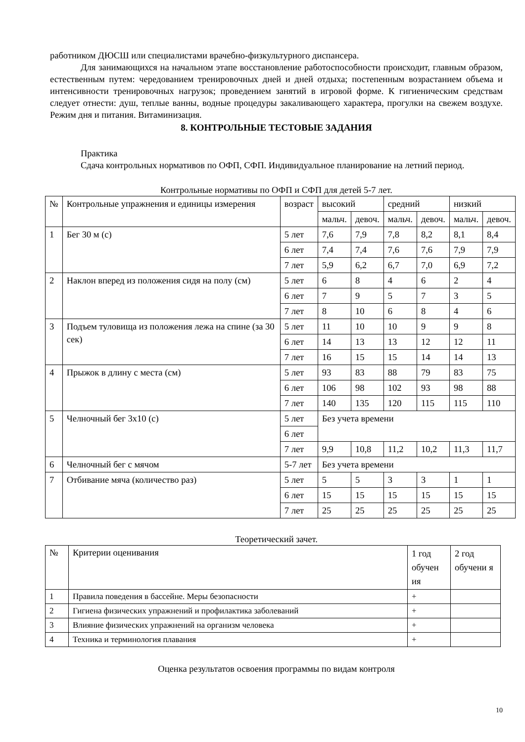работником ДЮСШ или специалистами врачебно-физкультурного диспансера.
Для занимающихся на начальном этапе восстановление работоспособности происходит, главным образом, естественным путем: чередованием тренировочных дней и дней отдыха; постепенным возрастанием объема и интенсивности тренировочных нагрузок; проведением занятий в игровой форме. К гигиеническим средствам следует отнести: душ, теплые ванны, водные процедуры закаливающего характера, прогулки на свежем воздухе. Режим дня и питания. Витаминизация.
8. КОНТРОЛЬНЫЕ ТЕСТОВЫЕ ЗАДАНИЯ
Практика
Сдача контрольных нормативов по ОФП, СФП. Индивидуальное планирование на летний период.
Контрольные нормативы по ОФП и СФП для детей 5-7 лет.
| № | Контрольные упражнения и единицы измерения | возраст | высокий | | средний | | низкий | |
| | | | мальч. | девоч. | мальч. | девоч. | мальч. | девоч. |
| 1 | Бег 30 м (с) | 5 лет | 7,6 | 7,9 | 7,8 | 8,2 | 8,1 | 8,4 |
| | | 6 лет | 7,4 | 7,4 | 7,6 | 7,6 | 7,9 | 7,9 |
| | | 7 лет | 5,9 | 6,2 | 6,7 | 7,0 | 6,9 | 7,2 |
| 2 | Наклон вперед из положения сидя на полу (см) | 5 лет | 6 | 8 | 4 | 6 | 2 | 4 |
| | | 6 лет | 7 | 9 | 5 | 7 | 3 | 5 |
| | | 7 лет | 8 | 10 | 6 | 8 | 4 | 6 |
| 3 | Подъем туловища из положения лежа на спине (за 30 сек) | 5 лет | 11 | 10 | 10 | 9 | 9 | 8 |
| | | 6 лет | 14 | 13 | 13 | 12 | 12 | 11 |
| | | 7 лет | 16 | 15 | 15 | 14 | 14 | 13 |
| 4 | Прыжок в длину с места (см) | 5 лет | 93 | 83 | 88 | 79 | 83 | 75 |
| | | 6 лет | 106 | 98 | 102 | 93 | 98 | 88 |
| | | 7 лет | 140 | 135 | 120 | 115 | 115 | 110 |
| 5 | Челночный бег 3х10 (с) | 5 лет | Без учета времени | | | | | |
| | | 6 лет | | | | | | |
| | | 7 лет | 9,9 | 10,8 | 11,2 | 10,2 | 11,3 | 11,7 |
| 6 | Челночный бег с мячом | 5-7 лет | Без учета времени | | | | | |
| 7 | Отбивание мяча (количество раз) | 5 лет | 5 | 5 | 3 | 3 | 1 | 1 |
| | | 6 лет | 15 | 15 | 15 | 15 | 15 | 15 |
| | | 7 лет | 25 | 25 | 25 | 25 | 25 | 25 |
Теоретический зачет.
| № | Критерии оценивания | 1 год обучен ия | 2 год обучени я |
| 1 | Правила поведения в бассейне. Меры безопасности | + | |
| 2 | Гигиена физических упражнений и профилактика заболеваний | + | |
| 3 | Влияние физических упражнений на организм человека | + | |
| 4 | Техника и терминология плавания | + | |
Оценка результатов освоения программы по видам контроля
10